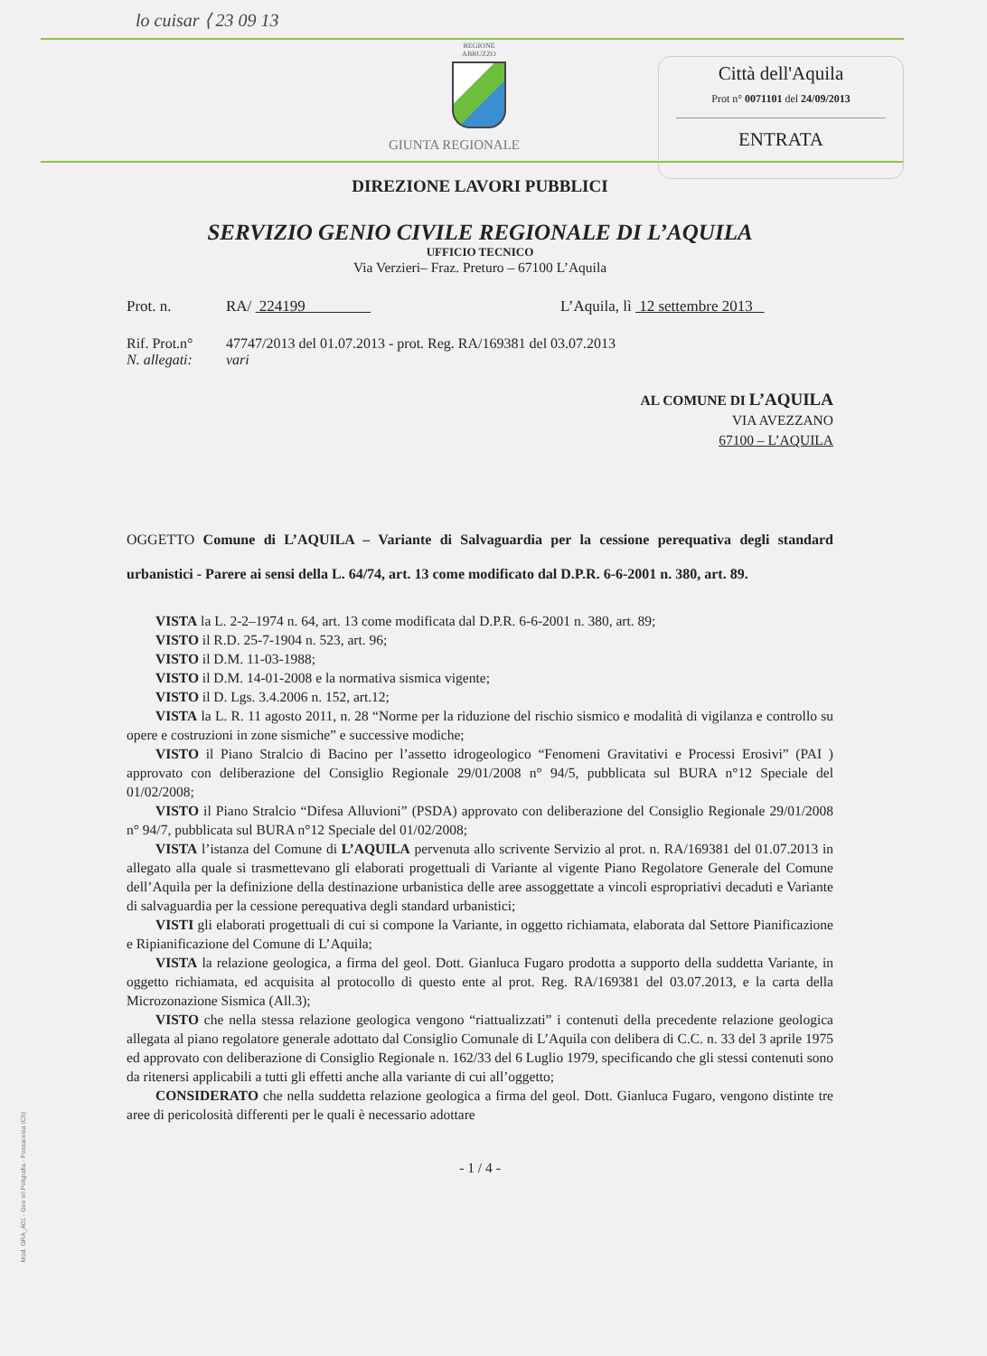lo cuisar ⟨ 23 09 13
REGIONE
ABRUZZO
GIUNTA REGIONALE
Città dell'Aquila
Prot n° 0071101 del 24/09/2013
ENTRATA
DIREZIONE LAVORI PUBBLICI
SERVIZIO GENIO CIVILE REGIONALE DI L’AQUILA
UFFICIO TECNICO
Via Verzieri– Fraz. Preturo – 67100 L’Aquila
Prot. n. RA/ 224199 L’Aquila, lì 12 settembre 2013
Rif. Prot.n° 47747/2013 del 01.07.2013 - prot. Reg. RA/169381 del 03.07.2013
N. allegati: vari
AL COMUNE DI L’AQUILA
VIA AVEZZANO
67100 – L’AQUILA
OGGETTO Comune di L’AQUILA – Variante di Salvaguardia per la cessione perequativa degli standard urbanistici - Parere ai sensi della L. 64/74, art. 13 come modificato dal D.P.R. 6-6-2001 n. 380, art. 89.
VISTA la L. 2-2–1974 n. 64, art. 13 come modificata dal D.P.R. 6-6-2001 n. 380, art. 89;
VISTO il R.D. 25-7-1904 n. 523, art. 96;
VISTO il D.M. 11-03-1988;
VISTO il D.M. 14-01-2008 e la normativa sismica vigente;
VISTO il D. Lgs. 3.4.2006 n. 152, art.12;
VISTA la L. R. 11 agosto 2011, n. 28 “Norme per la riduzione del rischio sismico e modalità di vigilanza e controllo su opere e costruzioni in zone sismiche” e successive modiche;
VISTO il Piano Stralcio di Bacino per l’assetto idrogeologico “Fenomeni Gravitativi e Processi Erosivi” (PAI ) approvato con deliberazione del Consiglio Regionale 29/01/2008 n° 94/5, pubblicata sul BURA n°12 Speciale del 01/02/2008;
VISTO il Piano Stralcio “Difesa Alluvioni” (PSDA) approvato con deliberazione del Consiglio Regionale 29/01/2008 n° 94/7, pubblicata sul BURA n°12 Speciale del 01/02/2008;
VISTA l’istanza del Comune di L’AQUILA pervenuta allo scrivente Servizio al prot. n. RA/169381 del 01.07.2013 in allegato alla quale si trasmettevano gli elaborati progettuali di Variante al vigente Piano Regolatore Generale del Comune dell’Aquila per la definizione della destinazione urbanistica delle aree assoggettate a vincoli espropriativi decaduti e Variante di salvaguardia per la cessione perequativa degli standard urbanistici;
VISTI gli elaborati progettuali di cui si compone la Variante, in oggetto richiamata, elaborata dal Settore Pianificazione e Ripianificazione del Comune di L’Aquila;
VISTA la relazione geologica, a firma del geol. Dott. Gianluca Fugaro prodotta a supporto della suddetta Variante, in oggetto richiamata, ed acquisita al protocollo di questo ente al prot. Reg. RA/169381 del 03.07.2013, e la carta della Microzonazione Sismica (All.3);
VISTO che nella stessa relazione geologica vengono “riattualizzati” i contenuti della precedente relazione geologica allegata al piano regolatore generale adottato dal Consiglio Comunale di L’Aquila con delibera di C.C. n. 33 del 3 aprile 1975 ed approvato con deliberazione di Consiglio Regionale n. 162/33 del 6 Luglio 1979, specificando che gli stessi contenuti sono da ritenersi applicabili a tutti gli effetti anche alla variante di cui all’oggetto;
CONSIDERATO che nella suddetta relazione geologica a firma del geol. Dott. Gianluca Fugaro, vengono distinte tre aree di pericolosità differenti per le quali è necessario adottare
- 1 / 4 -
Mod. GRA_A01 - Geo srl Poligrafia - Fossacesia (Ch)